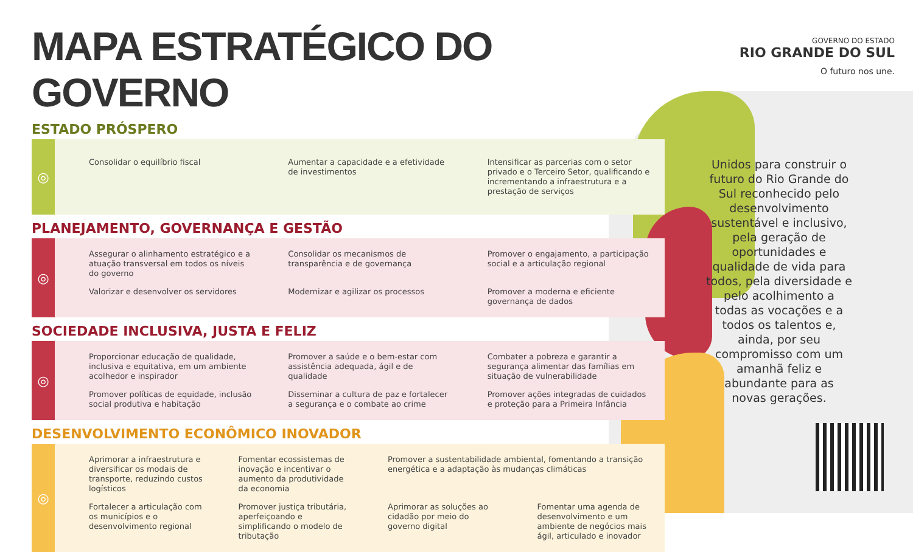GOVERNO DO ESTADO
RIO GRANDE DO SUL
O futuro nos une.
MAPA ESTRATÉGICO DO GOVERNO
ESTADO PRÓSPERO
◎
Consolidar o equilíbrio fiscal
Aumentar a capacidade e a efetividade de investimentos
Intensificar as parcerias com o setor privado e o Terceiro Setor, qualificando e incrementando a infraestrutura e a prestação de serviços
PLANEJAMENTO, GOVERNANÇA E GESTÃO
◎
Assegurar o alinhamento estratégico e a atuação transversal em todos os níveis do governo
Consolidar os mecanismos de transparência e de governança
Promover o engajamento, a participação social e a articulação regional
Valorizar e desenvolver os servidores
Modernizar e agilizar os processos
Promover a moderna e eficiente governança de dados
SOCIEDADE INCLUSIVA, JUSTA E FELIZ
◎
Proporcionar educação de qualidade, inclusiva e equitativa, em um ambiente acolhedor e inspirador
Promover a saúde e o bem-estar com assistência adequada, ágil e de qualidade
Combater a pobreza e garantir a segurança alimentar das famílias em situação de vulnerabilidade
Promover políticas de equidade, inclusão social produtiva e habitação
Disseminar a cultura de paz e fortalecer a segurança e o combate ao crime
Promover ações integradas de cuidados e proteção para a Primeira Infância
DESENVOLVIMENTO ECONÔMICO INOVADOR
◎
Aprimorar a infraestrutura e diversificar os modais de transporte, reduzindo custos logísticos
Fomentar ecossistemas de inovação e incentivar o aumento da produtividade da economia
Promover a sustentabilidade ambiental, fomentando a transição energética e a adaptação às mudanças climáticas
Fortalecer a articulação com os municípios e o desenvolvimento regional
Promover justiça tributária, aperfeiçoando e simplificando o modelo de tributação
Aprimorar as soluções ao cidadão por meio do governo digital
Fomentar uma agenda de desenvolvimento e um ambiente de negócios mais ágil, articulado e inovador
Unidos para construir o futuro do Rio Grande do Sul reconhecido pelo desenvolvimento sustentável e inclusivo, pela geração de oportunidades e qualidade de vida para todos, pela diversidade e pelo acolhimento a todas as vocações e a todos os talentos e, ainda, por seu compromisso com um amanhã feliz e abundante para as novas gerações.